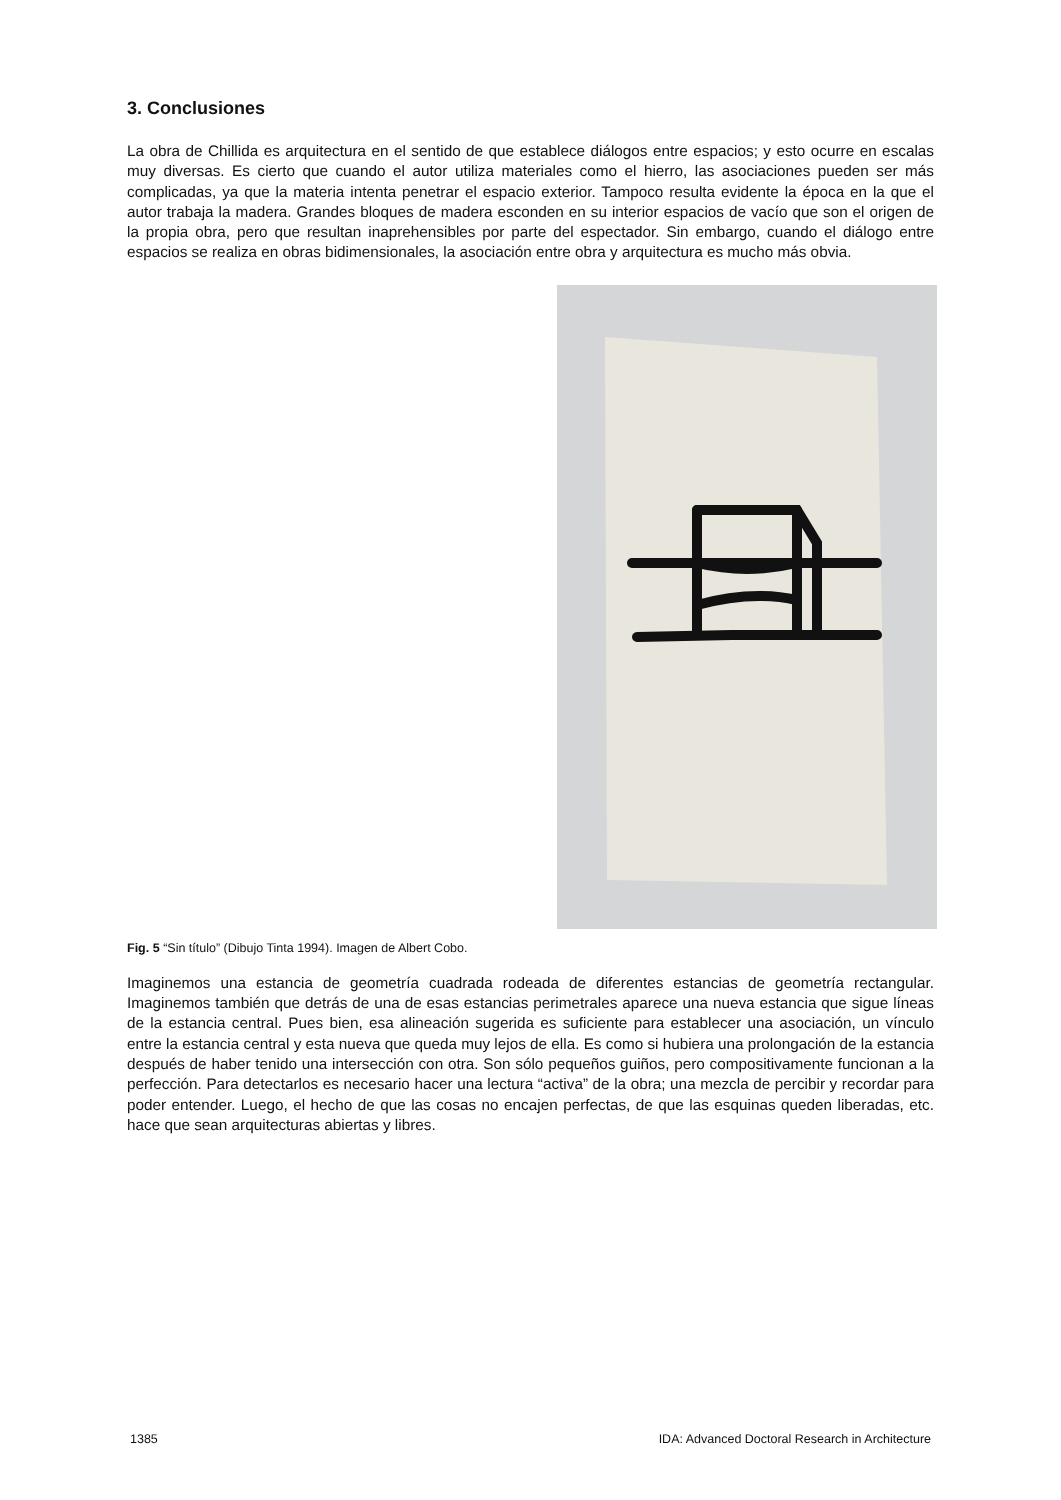3. Conclusiones
La obra de Chillida es arquitectura en el sentido de que establece diálogos entre espacios; y esto ocurre en escalas muy diversas. Es cierto que cuando el autor utiliza materiales como el hierro, las asociaciones pueden ser más complicadas, ya que la materia intenta penetrar el espacio exterior. Tampoco resulta evidente la época en la que el autor trabaja la madera. Grandes bloques de madera esconden en su interior espacios de vacío que son el origen de la propia obra, pero que resultan inaprehensibles por parte del espectador. Sin embargo, cuando el diálogo entre espacios se realiza en obras bidimensionales, la asociación entre obra y arquitectura es mucho más obvia.
Fig. 5 “Sin título” (Dibujo Tinta 1994). Imagen de Albert Cobo.
Imaginemos una estancia de geometría cuadrada rodeada de diferentes estancias de geometría rectangular. Imaginemos también que detrás de una de esas estancias perimetrales aparece una nueva estancia que sigue líneas de la estancia central. Pues bien, esa alineación sugerida es suficiente para establecer una asociación, un vínculo entre la estancia central y esta nueva que queda muy lejos de ella. Es como si hubiera una prolongación de la estancia después de haber tenido una intersección con otra. Son sólo pequeños guiños, pero compositivamente funcionan a la perfección. Para detectarlos es necesario hacer una lectura “activa” de la obra; una mezcla de percibir y recordar para poder entender. Luego, el hecho de que las cosas no encajen perfectas, de que las esquinas queden liberadas, etc. hace que sean arquitecturas abiertas y libres.
1385 IDA: Advanced Doctoral Research in Architecture